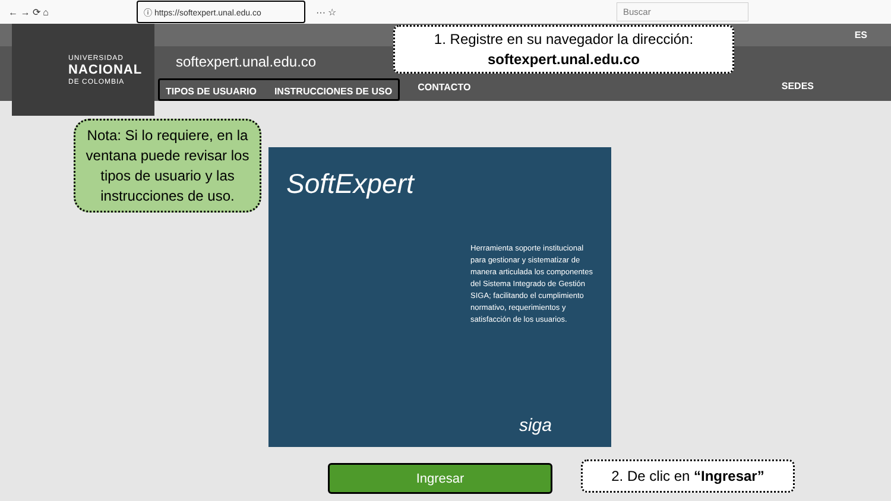← → ⟳ ⌂
ⓘ https://softexpert.unal.edu.co
··· ☆
Buscar
UNIVERSIDAD
NACIONAL
DE COLOMBIA
softexpert.unal.edu.co
TIPOS DE USUARIO INSTRUCCIONES DE USO
CONTACTO
ES
SEDES
1. Registre en su navegador la dirección:
softexpert.unal.edu.co
Nota: Si lo requiere, en la ventana puede revisar los tipos de usuario y las instrucciones de uso.
SoftExpert
Herramienta soporte institucional para gestionar y sistematizar de manera articulada los componentes del Sistema Integrado de Gestión SIGA; facilitando el cumplimiento normativo, requerimientos y satisfacción de los usuarios.
siga
Ingresar 2. De clic en “Ingresar”